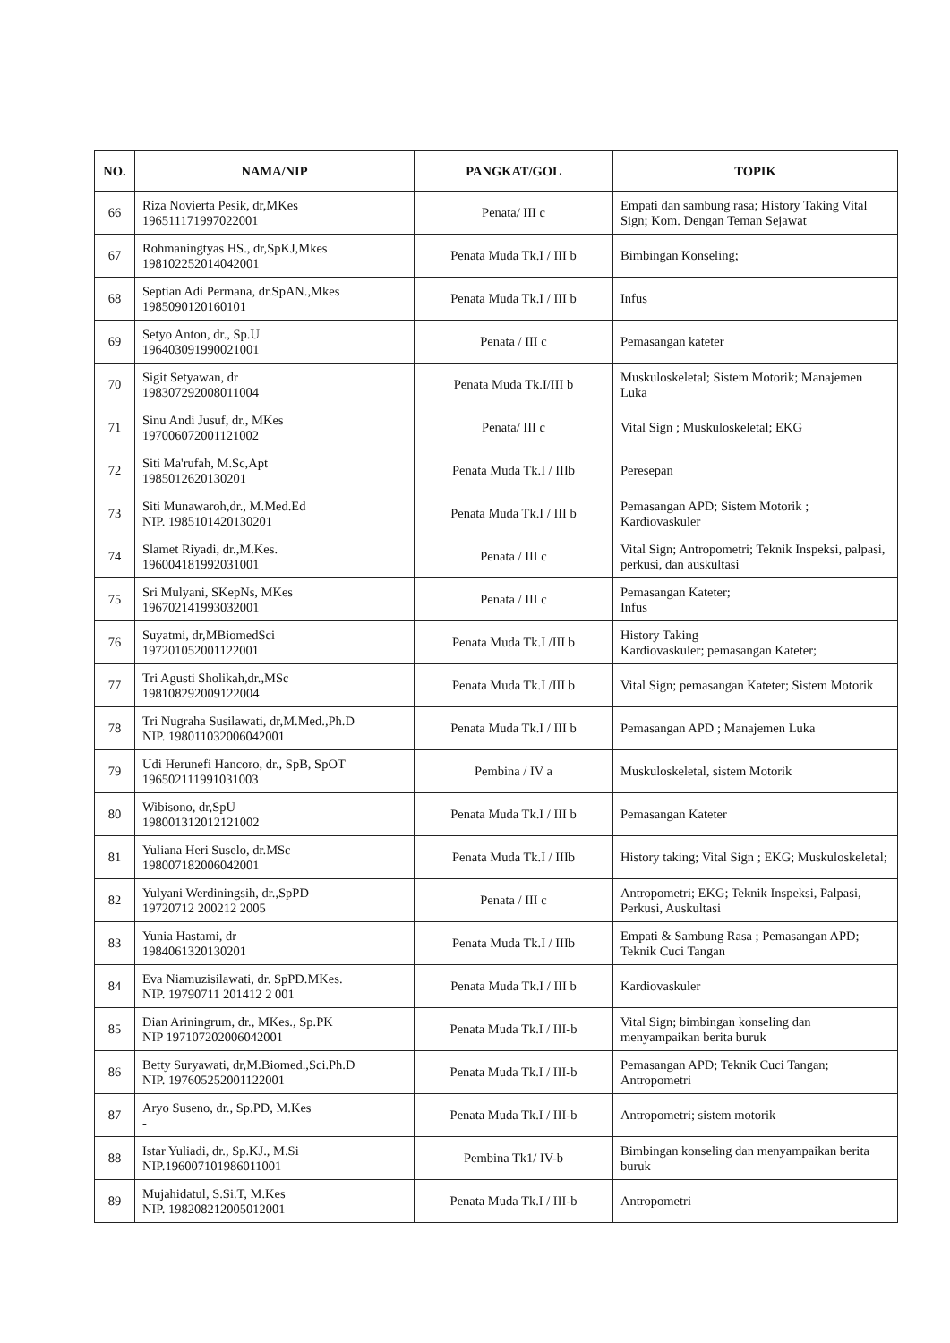| NO. | NAMA/NIP | PANGKAT/GOL | TOPIK |
| --- | --- | --- | --- |
| 66 | Riza Novierta Pesik, dr,MKes 196511171997022001 | Penata/ III c | Empati dan sambung rasa; History Taking Vital Sign; Kom. Dengan Teman Sejawat |
| 67 | Rohmaningtyas HS., dr,SpKJ,Mkes 198102252014042001 | Penata Muda Tk.I / III b | Bimbingan Konseling; |
| 68 | Septian Adi Permana, dr.SpAN.,Mkes 1985090120160101 | Penata Muda Tk.I / III b | Infus |
| 69 | Setyo Anton, dr., Sp.U 196403091990021001 | Penata / III c | Pemasangan kateter |
| 70 | Sigit Setyawan, dr 198307292008011004 | Penata Muda Tk.I/III b | Muskuloskeletal; Sistem Motorik; Manajemen Luka |
| 71 | Sinu Andi Jusuf, dr., MKes 197006072001121002 | Penata/ III c | Vital Sign ; Muskuloskeletal; EKG |
| 72 | Siti Ma'rufah, M.Sc,Apt 1985012620130201 | Penata Muda Tk.I / IIIb | Peresepan |
| 73 | Siti Munawaroh,dr., M.Med.Ed NIP. 1985101420130201 | Penata Muda Tk.I / III b | Pemasangan APD; Sistem Motorik ; Kardiovaskuler |
| 74 | Slamet Riyadi, dr.,M.Kes. 196004181992031001 | Penata / III c | Vital Sign; Antropometri; Teknik Inspeksi, palpasi, perkusi, dan auskultasi |
| 75 | Sri Mulyani, SKepNs, MKes 196702141993032001 | Penata / III c | Pemasangan Kateter; Infus |
| 76 | Suyatmi, dr,MBiomedSci 197201052001122001 | Penata Muda Tk.I /III b | History Taking Kardiovaskuler; pemasangan Kateter; |
| 77 | Tri Agusti Sholikah,dr.,MSc 198108292009122004 | Penata Muda Tk.I /III b | Vital Sign; pemasangan Kateter; Sistem Motorik |
| 78 | Tri Nugraha Susilawati, dr,M.Med.,Ph.D NIP. 198011032006042001 | Penata Muda Tk.I / III b | Pemasangan APD ; Manajemen Luka |
| 79 | Udi Herunefi Hancoro, dr., SpB, SpOT 196502111991031003 | Pembina / IV a | Muskuloskeletal, sistem Motorik |
| 80 | Wibisono, dr,SpU 198001312012121002 | Penata Muda Tk.I / III b | Pemasangan Kateter |
| 81 | Yuliana Heri Suselo, dr.MSc 198007182006042001 | Penata Muda Tk.I / IIIb | History taking; Vital Sign ; EKG; Muskuloskeletal; |
| 82 | Yulyani Werdiningsih, dr.,SpPD 19720712 200212 2005 | Penata / III c | Antropometri; EKG; Teknik Inspeksi, Palpasi, Perkusi, Auskultasi |
| 83 | Yunia Hastami, dr 1984061320130201 | Penata Muda Tk.I / IIIb | Empati & Sambung Rasa ; Pemasangan APD; Teknik Cuci Tangan |
| 84 | Eva Niamuzisilawati, dr. SpPD.MKes. NIP. 19790711 201412 2 001 | Penata Muda Tk.I / III b | Kardiovaskuler |
| 85 | Dian Ariningrum, dr., MKes., Sp.PK NIP 197107202006042001 | Penata Muda Tk.I / III-b | Vital Sign; bimbingan konseling dan menyampaikan berita buruk |
| 86 | Betty Suryawati, dr,M.Biomed.,Sci.Ph.D NIP. 197605252001122001 | Penata Muda Tk.I / III-b | Pemasangan APD; Teknik Cuci Tangan; Antropometri |
| 87 | Aryo Suseno, dr., Sp.PD, M.Kes - | Penata Muda Tk.I / III-b | Antropometri; sistem motorik |
| 88 | Istar Yuliadi, dr., Sp.KJ., M.Si NIP.196007101986011001 | Pembina Tk1/ IV-b | Bimbingan konseling dan menyampaikan berita buruk |
| 89 | Mujahidatul, S.Si.T, M.Kes NIP. 198208212005012001 | Penata Muda Tk.I / III-b | Antropometri |